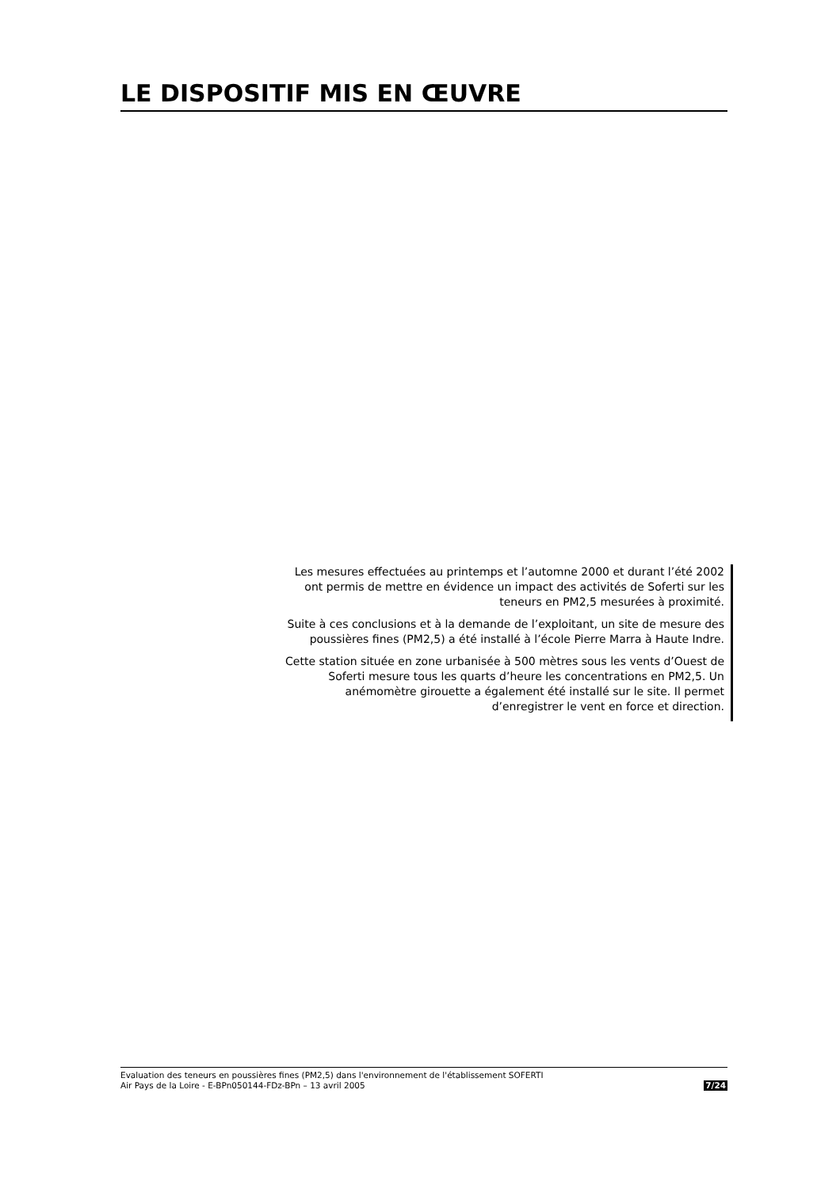LE DISPOSITIF MIS EN ŒUVRE
Les mesures effectuées au printemps et l’automne 2000 et durant l’été 2002 ont permis de mettre en évidence un impact des activités de Soferti sur les teneurs en PM2,5 mesurées à proximité.
Suite à ces conclusions et à la demande de l’exploitant, un site de mesure des poussières fines (PM2,5) a été installé à l’école Pierre Marra à Haute Indre.
Cette station située en zone urbanisée à 500 mètres sous les vents d’Ouest de Soferti mesure tous les quarts d’heure les concentrations en PM2,5. Un anémomètre girouette a également été installé sur le site. Il permet d’enregistrer le vent en force et direction.
Evaluation des teneurs en poussières fines (PM2,5) dans l'environnement de l'établissement SOFERTI
7/24 Air Pays de la Loire - E-BPn050144-FDz-BPn – 13 avril 2005